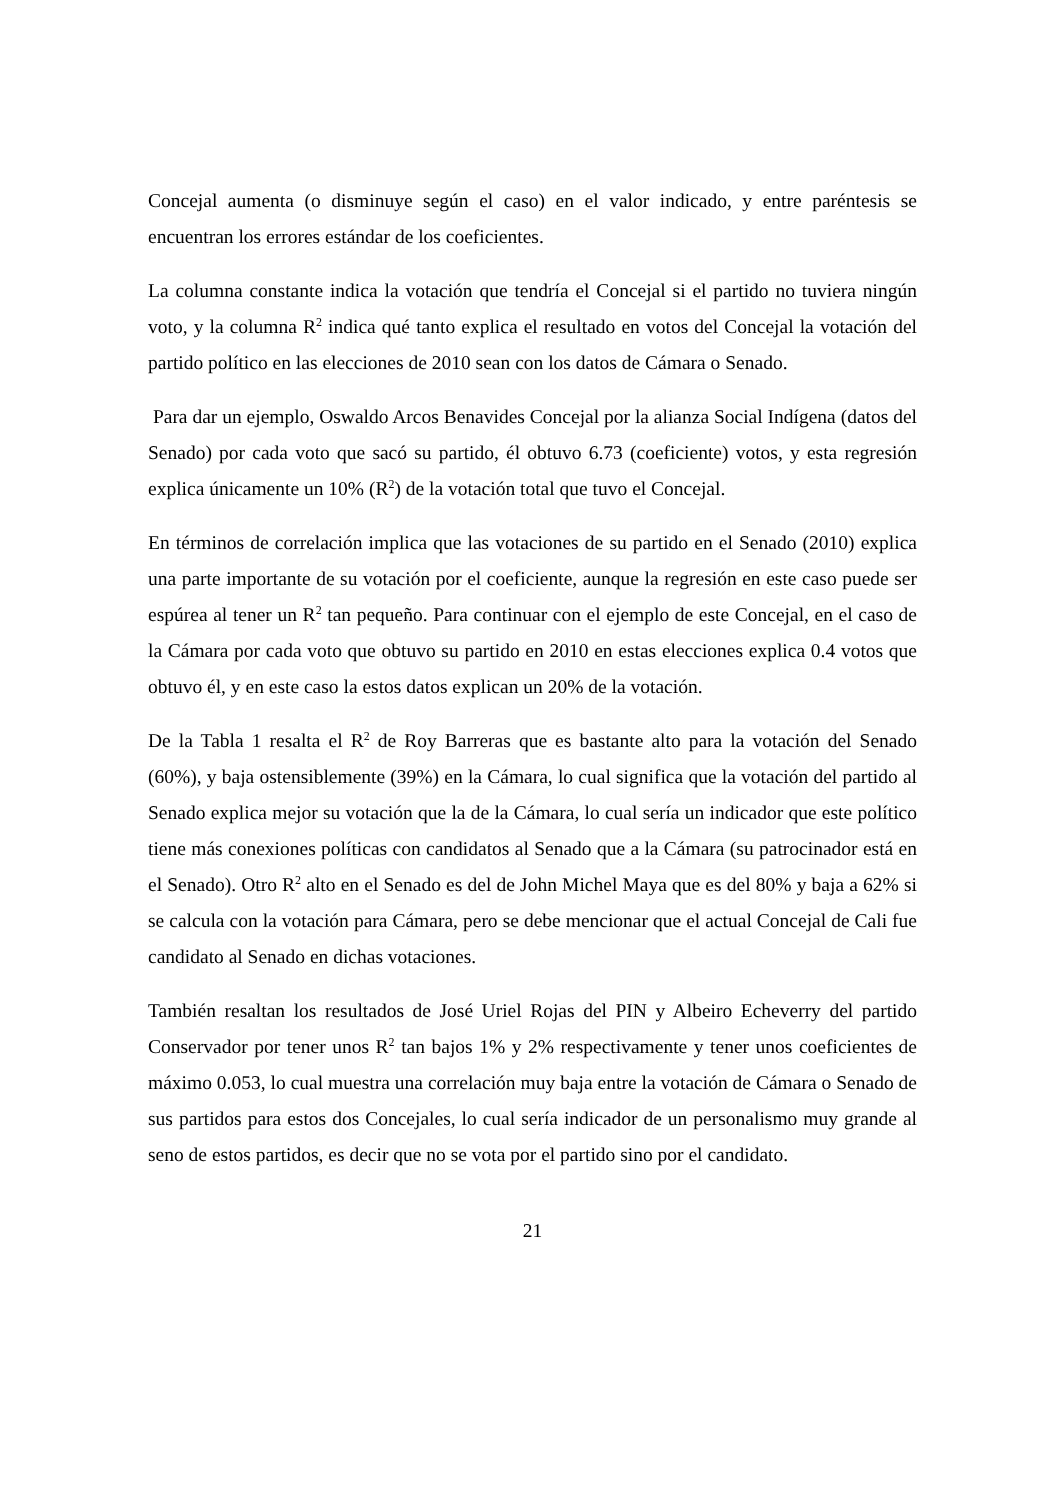Concejal aumenta (o disminuye según el caso) en el valor indicado, y entre paréntesis se encuentran los errores estándar de los coeficientes.
La columna constante indica la votación que tendría el Concejal si el partido no tuviera ningún voto, y la columna R<sup>2</sup> indica qué tanto explica el resultado en votos del Concejal la votación del partido político en las elecciones de 2010 sean con los datos de Cámara o Senado.
Para dar un ejemplo, Oswaldo Arcos Benavides Concejal por la alianza Social Indígena (datos del Senado) por cada voto que sacó su partido, él obtuvo 6.73 (coeficiente) votos, y esta regresión explica únicamente un 10% (R<sup>2</sup>) de la votación total que tuvo el Concejal.
En términos de correlación implica que las votaciones de su partido en el Senado (2010) explica una parte importante de su votación por el coeficiente, aunque la regresión en este caso puede ser espúrea al tener un R<sup>2</sup> tan pequeño. Para continuar con el ejemplo de este Concejal, en el caso de la Cámara por cada voto que obtuvo su partido en 2010 en estas elecciones explica 0.4 votos que obtuvo él, y en este caso la estos datos explican un 20% de la votación.
De la Tabla 1 resalta el R<sup>2</sup> de Roy Barreras que es bastante alto para la votación del Senado (60%), y baja ostensiblemente (39%) en la Cámara, lo cual significa que la votación del partido al Senado explica mejor su votación que la de la Cámara, lo cual sería un indicador que este político tiene más conexiones políticas con candidatos al Senado que a la Cámara (su patrocinador está en el Senado). Otro R<sup>2</sup> alto en el Senado es del de John Michel Maya que es del 80% y baja a 62% si se calcula con la votación para Cámara, pero se debe mencionar que el actual Concejal de Cali fue candidato al Senado en dichas votaciones.
También resaltan los resultados de José Uriel Rojas del PIN y Albeiro Echeverry del partido Conservador por tener unos R<sup>2</sup> tan bajos 1% y 2% respectivamente y tener unos coeficientes de máximo 0.053, lo cual muestra una correlación muy baja entre la votación de Cámara o Senado de sus partidos para estos dos Concejales, lo cual sería indicador de un personalismo muy grande al seno de estos partidos, es decir que no se vota por el partido sino por el candidato.
21